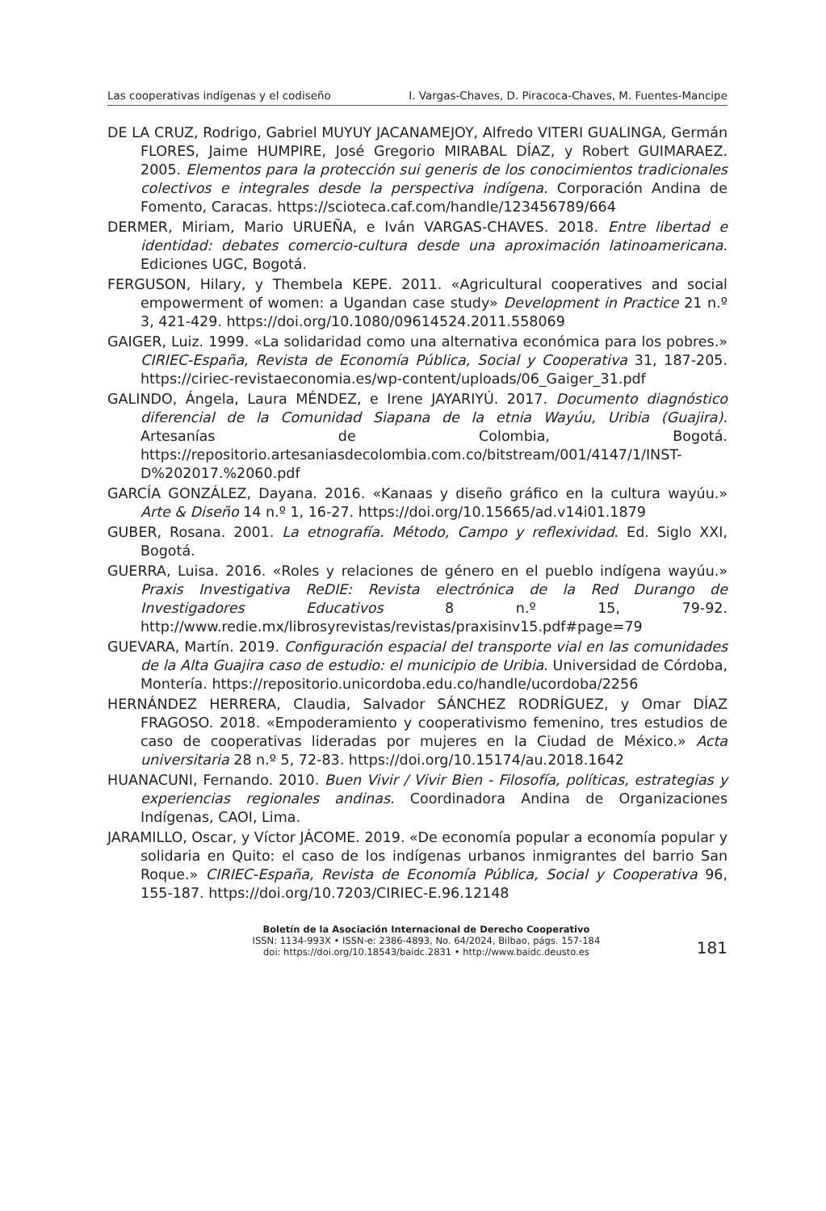Las cooperativas indígenas y el codiseño I. Vargas-Chaves, D. Piracoca-Chaves, M. Fuentes-Mancipe
DE LA CRUZ, Rodrigo, Gabriel MUYUY JACANAMEJOY, Alfredo VITERI GUALINGA, Germán FLORES, Jaime HUMPIRE, José Gregorio MIRABAL DÍAZ, y Robert GUIMARAEZ. 2005. Elementos para la protección sui generis de los conocimientos tradicionales colectivos e integrales desde la perspectiva indígena. Corporación Andina de Fomento, Caracas. https://scioteca.caf.com/handle/123456789/664
DERMER, Miriam, Mario URUEÑA, e Iván VARGAS-CHAVES. 2018. Entre libertad e identidad: debates comercio-cultura desde una aproximación latinoamericana. Ediciones UGC, Bogotá.
FERGUSON, Hilary, y Thembela KEPE. 2011. «Agricultural cooperatives and social empowerment of women: a Ugandan case study» Development in Practice 21 n.º 3, 421-429. https://doi.org/10.1080/09614524.2011.558069
GAIGER, Luiz. 1999. «La solidaridad como una alternativa económica para los pobres.» CIRIEC-España, Revista de Economía Pública, Social y Cooperativa 31, 187-205. https://ciriec-revistaeconomia.es/wp-content/uploads/06_Gaiger_31.pdf
GALINDO, Ángela, Laura MÉNDEZ, e Irene JAYARIYÚ. 2017. Documento diagnóstico diferencial de la Comunidad Siapana de la etnia Wayúu, Uribia (Guajira). Artesanías de Colombia, Bogotá. https://repositorio.artesaniasdecolombia.com.co/bitstream/001/4147/1/INST-D%202017.%2060.pdf
GARCÍA GONZÁLEZ, Dayana. 2016. «Kanaas y diseño gráfico en la cultura wayúu.» Arte & Diseño 14 n.º 1, 16-27. https://doi.org/10.15665/ad.v14i01.1879
GUBER, Rosana. 2001. La etnografía. Método, Campo y reflexividad. Ed. Siglo XXI, Bogotá.
GUERRA, Luisa. 2016. «Roles y relaciones de género en el pueblo indígena wayúu.» Praxis Investigativa ReDIE: Revista electrónica de la Red Durango de Investigadores Educativos 8 n.º 15, 79-92. http://www.redie.mx/librosyrevistas/revistas/praxisinv15.pdf#page=79
GUEVARA, Martín. 2019. Configuración espacial del transporte vial en las comunidades de la Alta Guajira caso de estudio: el municipio de Uribia. Universidad de Córdoba, Montería. https://repositorio.unicordoba.edu.co/handle/ucordoba/2256
HERNÁNDEZ HERRERA, Claudia, Salvador SÁNCHEZ RODRÍGUEZ, y Omar DÍAZ FRAGOSO. 2018. «Empoderamiento y cooperativismo femenino, tres estudios de caso de cooperativas lideradas por mujeres en la Ciudad de México.» Acta universitaria 28 n.º 5, 72-83. https://doi.org/10.15174/au.2018.1642
HUANACUNI, Fernando. 2010. Buen Vivir / Vivir Bien - Filosofía, políticas, estrategias y experiencias regionales andinas. Coordinadora Andina de Organizaciones Indígenas, CAOI, Lima.
JARAMILLO, Oscar, y Víctor JÁCOME. 2019. «De economía popular a economía popular y solidaria en Quito: el caso de los indígenas urbanos inmigrantes del barrio San Roque.» CIRIEC-España, Revista de Economía Pública, Social y Cooperativa 96, 155-187. https://doi.org/10.7203/CIRIEC-E.96.12148
Boletín de la Asociación Internacional de Derecho Cooperativo
ISSN: 1134-993X • ISSN-e: 2386-4893, No. 64/2024, Bilbao, págs. 157-184
doi: https://doi.org/10.18543/baidc.2831 • http://www.baidc.deusto.es
181